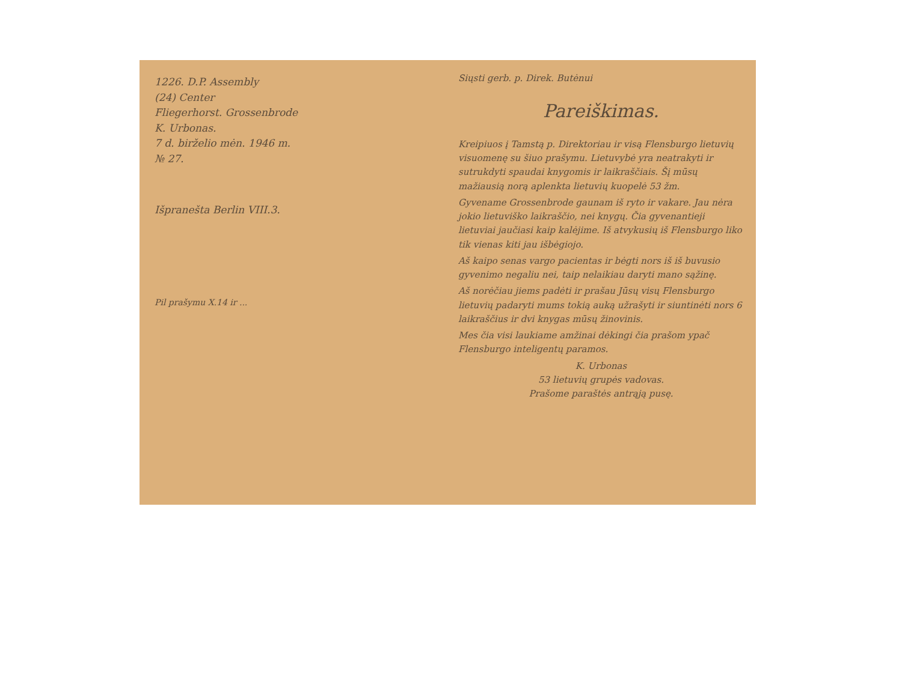1226. D.P. Assembly
(24) Center
Fliegerhorst. Grossenbrode
K. Urbonas.
7 d. birželio mėn. 1946 m.
№ 27.
Išpranešta Berlin VIII.3.
Pil prašymu X.14 ir ...
Siųsti gerb. p. Direk. Butėnui
Pareiškimas.
Kreipiuos į Tamstą p. Direktoriau ir visą Flensburgo lietuvių visuomenę su šiuo prašymu. Lietuvybė yra neatrakyti ir sutrukdyti spaudai knygomis ir laikraščiais. Šį mūsų mažiausią norą aplenkta lietuvių kuopelė 53 žm.
Gyvename Grossenbrode gaunam iš ryto ir vakare. Jau nėra jokio lietuviško laikraščio, nei knygų. Čia gyvenantieji lietuviai jaučiasi kaip kalėjime. Iš atvykusių iš Flensburgo liko tik vienas kiti jau išbėgiojo.
Aš kaipo senas vargo pacientas ir bėgti nors iš iš buvusio gyvenimo negaliu nei, taip nelaikiau daryti mano sąžinę.
Aš norėčiau jiems padėti ir prašau Jūsų visų Flensburgo lietuvių padaryti mums tokią auką užrašyti ir siuntinėti nors 6 laikraščius ir dvi knygas mūsų žinovinis.
Mes čia visi laukiame amžinai dėkingi čia prašom ypač Flensburgo inteligentų paramos.
K. Urbonas
53 lietuvių grupės vadovas.
Prašome paraštės antrąją pusę.